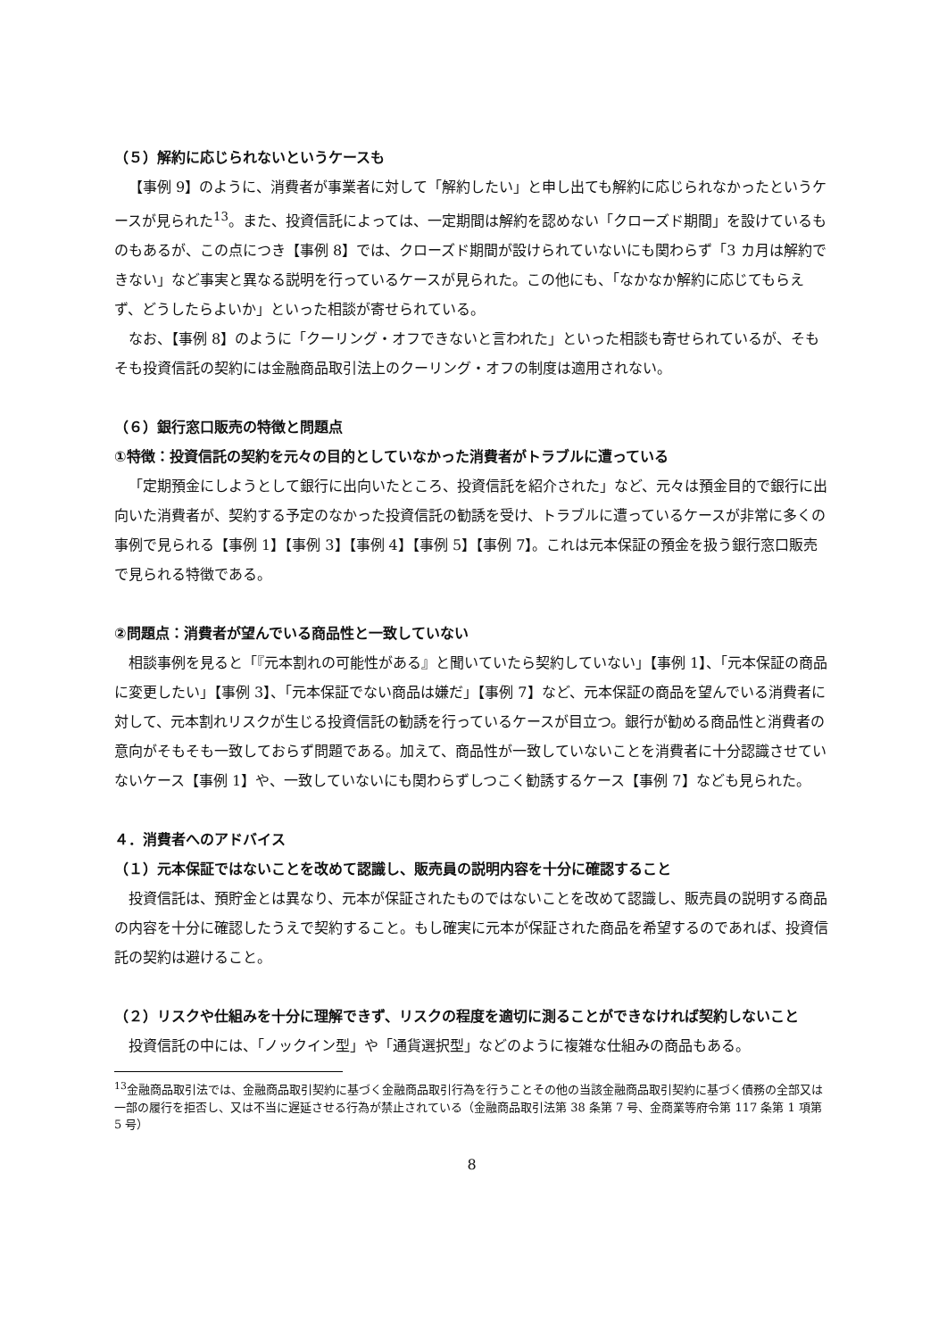（５）解約に応じられないというケースも
【事例 9】のように、消費者が事業者に対して「解約したい」と申し出ても解約に応じられなかったというケースが見られた<sup>13</sup>。また、投資信託によっては、一定期間は解約を認めない「クローズド期間」を設けているものもあるが、この点につき【事例 8】では、クローズド期間が設けられていないにも関わらず「3 カ月は解約できない」など事実と異なる説明を行っているケースが見られた。この他にも、「なかなか解約に応じてもらえず、どうしたらよいか」といった相談が寄せられている。
なお、【事例 8】のように「クーリング・オフできないと言われた」といった相談も寄せられているが、そもそも投資信託の契約には金融商品取引法上のクーリング・オフの制度は適用されない。
（６）銀行窓口販売の特徴と問題点
①特徴：投資信託の契約を元々の目的としていなかった消費者がトラブルに遭っている
「定期預金にしようとして銀行に出向いたところ、投資信託を紹介された」など、元々は預金目的で銀行に出向いた消費者が、契約する予定のなかった投資信託の勧誘を受け、トラブルに遭っているケースが非常に多くの事例で見られる【事例 1】【事例 3】【事例 4】【事例 5】【事例 7】。これは元本保証の預金を扱う銀行窓口販売で見られる特徴である。
②問題点：消費者が望んでいる商品性と一致していない
相談事例を見ると「『元本割れの可能性がある』と聞いていたら契約していない」【事例 1】、「元本保証の商品に変更したい」【事例 3】、「元本保証でない商品は嫌だ」【事例 7】など、元本保証の商品を望んでいる消費者に対して、元本割れリスクが生じる投資信託の勧誘を行っているケースが目立つ。銀行が勧める商品性と消費者の意向がそもそも一致しておらず問題である。加えて、商品性が一致していないことを消費者に十分認識させていないケース【事例 1】や、一致していないにも関わらずしつこく勧誘するケース【事例 7】なども見られた。
４．消費者へのアドバイス
（１）元本保証ではないことを改めて認識し、販売員の説明内容を十分に確認すること
投資信託は、預貯金とは異なり、元本が保証されたものではないことを改めて認識し、販売員の説明する商品の内容を十分に確認したうえで契約すること。もし確実に元本が保証された商品を希望するのであれば、投資信託の契約は避けること。
（２）リスクや仕組みを十分に理解できず、リスクの程度を適切に測ることができなければ契約しないこと
投資信託の中には、「ノックイン型」や「通貨選択型」などのように複雑な仕組みの商品もある。
<sup>13</sup> 金融商品取引法では、金融商品取引契約に基づく金融商品取引行為を行うことその他の当該金融商品取引契約に基づく債務の全部又は一部の履行を拒否し、又は不当に遅延させる行為が禁止されている（金融商品取引法第 38 条第 7 号、金商業等府令第 117 条第 1 項第 5 号）
8